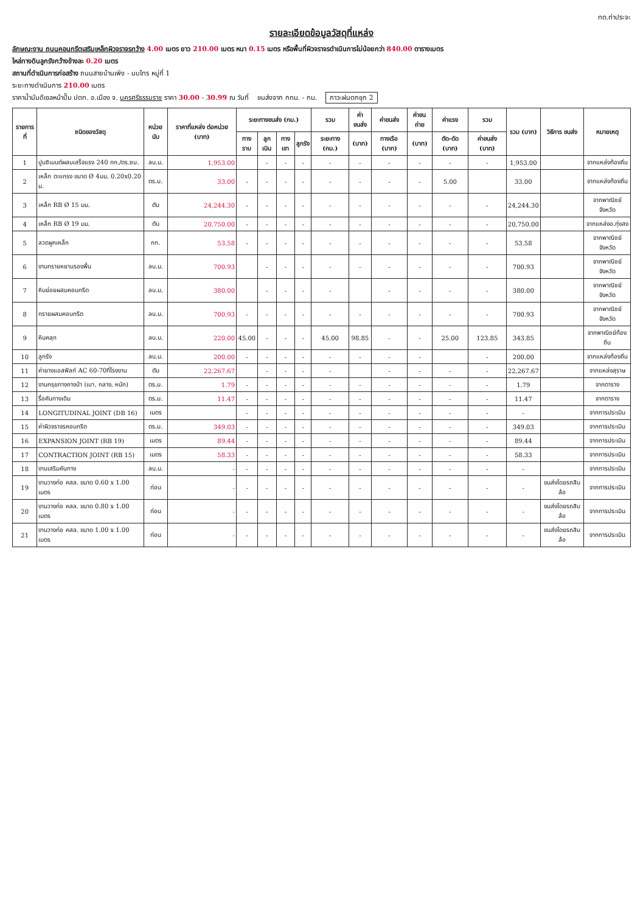ทต.ท่าประจะ
รายละเอียดข้อมูลวัสดุที่แหล่ง
ลักษณะงาน ถนนคอนกรีตเสริมเหล็กผิวจราจรกว้าง 4.00 เมตร ยาว 210.00 เมตร หนา 0.15 เมตร หรือพื้นที่ผิวจราจรดำเนินการไม่น้อยกว่า 840.00 ตารางเมตร
ไหล่ทางดินลูกรังกว้างข้างละ 0.20 เมตร
สถานที่ดำเนินการก่อสร้าง ถนนสายบ้านเพิง - นบไทร หมู่ที่ 1
ระยะทางดำเนินการ 210.00 เมตร
ราคาน้ำมันดีเซลหน้าปั๊ม ปตท. อ.เมือง จ. นครศรีธรรมราช ราคา 30.00 - 30.99 ณ วันที่ ขนส่งจาก กทม. - กม. ภาวะฝนตกชุก 2
| รายการที่ | ชนิดของวัสดุ | หน่วยนับ | ราคาที่แหล่ง ต่อหน่วย (บาท) | ระยะทางขนส่ง (กม.) | | | | รวม | ค่าขนส่ง | ค่าขนส่ง | ค่าขนถ่าย | ค่าแรง | รวม | รวม (บาท) | วิธีการ ขนส่ง | หมายเหตุ |
| --- | --- | --- | --- | --- | --- | --- | --- | --- | --- | --- | --- | --- | --- | --- | --- | --- |
| | | | | ทางราบ | ลูกเนิน | ทางเขา | ลูกรัง | ระยะทาง (กม.) | (บาท) | ทางเรือ (บาท) | (บาท) | ตัด-ดัด (บาท) | ค่าขนส่ง (บาท) | | | |
| 1 | ปูนซิเมนต์ผสมเสร็จแรง 240 กก./ตร.ซม. | ลบ.ม. | 1,953.00 | | - | - | - | - | - | - | - | - | - | 1,953.00 | | จากแหล่งท้องถิ่น |
| 2 | เหล็ก ตะแกรง ขนาด Ø 4มม. 0.20x0.20 ม. | ตร.ม. | 33.00 | - | - | - | - | - | - | - | - | 5.00 | | 33.00 | | จากแหล่งท้องถิ่น |
| 3 | เหล็ก RB Ø 15 มม. | ตัน | 24,244.30 | - | - | - | - | - | - | - | - | - | - | 24,244.30 | | จากพาณิชย์จังหวัด |
| 4 | เหล็ก RB Ø 19 มม. | ตัน | 20,750.00 | - | - | - | - | - | - | - | - | - | - | 20,750.00 | | จากแหล่งอ.ทุ่งสง |
| 5 | ลวดผูกเหล็ก | กก. | 53.58 | - | - | - | - | - | - | - | - | - | - | 53.58 | | จากพาณิชย์จังหวัด |
| 6 | งานทรายหยาบรองพื้น | ลบ.ม. | 700.93 | | - | - | - | - | - | - | - | - | - | 700.93 | | จากพาณิชย์จังหวัด |
| 7 | หินย่อยผสมคอนกรีต | ลบ.ม. | 380.00 | | - | - | - | - | | - | - | - | - | 380.00 | | จากพาณิชย์จังหวัด |
| 8 | ทรายผสมคอนกรีต | ลบ.ม. | 700.93 | - | - | - | - | - | - | - | - | - | - | 700.93 | | จากพาณิชย์จังหวัด |
| 9 | หินคลุก | ลบ.ม. | 220.00 | 45.00 | - | - | - | 45.00 | 98.85 | - | - | 25.00 | 123.85 | 343.85 | | จากพาณิชย์ท้องถิ่น |
| 10 | ลูกรัง | ลบ.ม. | 200.00 | - | - | - | - | - | - | - | - | | - | 200.00 | | จากแหล่งท้องถิ่น |
| 11 | ค่ายางแอสฟัลท์ AC 60-70ที่โรงงาน | ตัน | 22,267.67 | | - | - | - | - | | - | - | - | - | 22,267.67 | | จากแหล่งสุราษ |
| 12 | งานกรุยทางถางป่า (เบา, กลาง, หนัก) | ตร.ม. | 1.79 | - | - | - | - | - | - | - | - | - | - | 1.79 | | จากตาราง |
| 13 | รื้อคันทางเดิม | ตร.ม. | 11.47 | - | - | - | - | - | - | - | - | - | - | 11.47 | | จากตาราง |
| 14 | LONGITUDINAL JOINT (DB 16) | เมตร | | - | - | - | - | - | - | - | - | - | - | - | | จากการประเมิน |
| 15 | ค่าผิวจราจรคอนกรีต | ตร.ม. | 349.03 | - | - | - | - | - | - | - | - | - | - | 349.03 | | จากการประเมิน |
| 16 | EXPANSION JOINT (RB 19) | เมตร | 89.44 | - | - | - | - | - | - | - | - | - | - | 89.44 | | จากการประเมิน |
| 17 | CONTRACTION JOINT (RB 15) | เมตร | 58.33 | - | - | - | - | - | - | - | - | - | - | 58.33 | | จากการประเมิน |
| 18 | งานเสริมคันทาง | ลบ.ม. | - | - | - | - | - | - | - | - | - | - | - | - | | จากการประเมิน |
| 19 | งานวางท่อ คสล. ขนาด 0.60 x 1.00 เมตร | ท่อน | - | - | - | - | - | - | - | - | - | - | - | - | ขนส่งโดยรถสิบล้อ | จากการประเมิน |
| 20 | งานวางท่อ คสล. ขนาด 0.80 x 1.00 เมตร | ท่อน | - | - | - | - | - | - | - | - | - | - | - | - | ขนส่งโดยรถสิบล้อ | จากการประเมิน |
| 21 | งานวางท่อ คสล. ขนาด 1.00 x 1.00 เมตร | ท่อน | - | - | - | - | - | - | - | - | - | - | - | - | ขนส่งโดยรถสิบล้อ | จากการประเมิน |